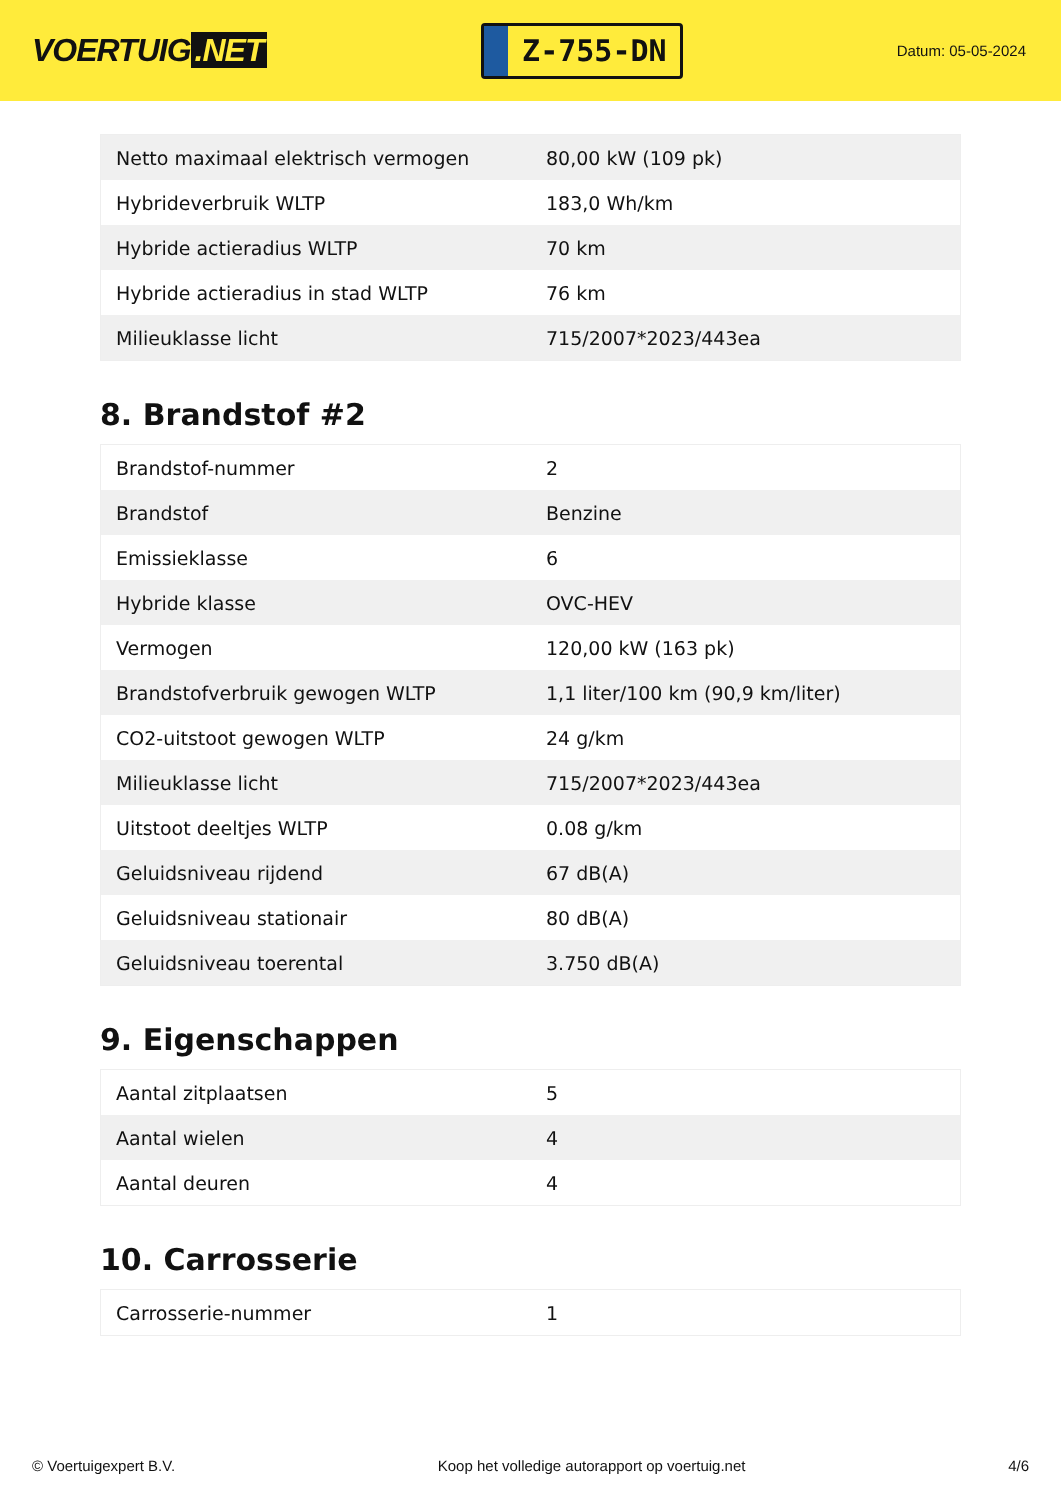VOERTUIG.NET
Z-755-DN
Datum: 05-05-2024
| Netto maximaal elektrisch vermogen | 80,00 kW (109 pk) |
| Hybrideverbruik WLTP | 183,0 Wh/km |
| Hybride actieradius WLTP | 70 km |
| Hybride actieradius in stad WLTP | 76 km |
| Milieuklasse licht | 715/2007*2023/443ea |
8. Brandstof #2
| Brandstof-nummer | 2 |
| Brandstof | Benzine |
| Emissieklasse | 6 |
| Hybride klasse | OVC-HEV |
| Vermogen | 120,00 kW (163 pk) |
| Brandstofverbruik gewogen WLTP | 1,1 liter/100 km (90,9 km/liter) |
| CO2-uitstoot gewogen WLTP | 24 g/km |
| Milieuklasse licht | 715/2007*2023/443ea |
| Uitstoot deeltjes WLTP | 0.08 g/km |
| Geluidsniveau rijdend | 67 dB(A) |
| Geluidsniveau stationair | 80 dB(A) |
| Geluidsniveau toerental | 3.750 dB(A) |
9. Eigenschappen
| Aantal zitplaatsen | 5 |
| Aantal wielen | 4 |
| Aantal deuren | 4 |
10. Carrosserie
| Carrosserie-nummer | 1 |
© Voertuigexpert B.V. Koop het volledige autorapport op voertuig.net 4/6